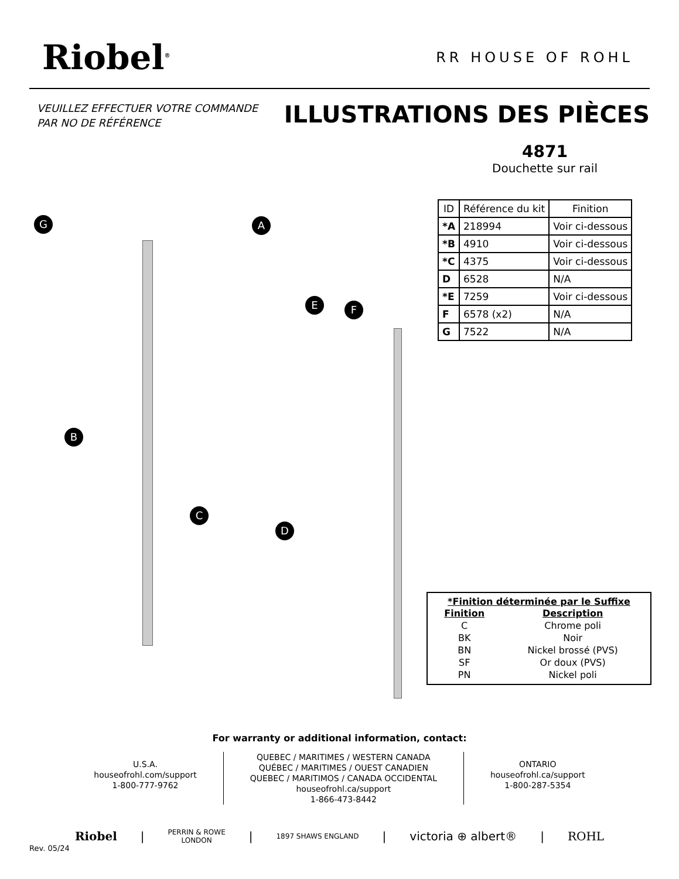Riobel<sup>®</sup>
RR HOUSE OF ROHL
VEUILLEZ EFFECTUER VOTRE COMMANDE
PAR NO DE RÉFÉRENCE
ILLUSTRATIONS DES PIÈCES
4871
Douchette sur rail
| ID | Référence du kit | Finition |
| --- | --- | --- |
| *A | 218994 | Voir ci-dessous |
| *B | 4910 | Voir ci-dessous |
| *C | 4375 | Voir ci-dessous |
| D | 6528 | N/A |
| *E | 7259 | Voir ci-dessous |
| F | 6578 (x2) | N/A |
| G | 7522 | N/A |
G A
B
C
D
E F
*Finition déterminée par le Suffixe
| Finition | Description |
| --- | --- |
| C | Chrome poli |
| BK | Noir |
| BN | Nickel brossé (PVS) |
| SF | Or doux (PVS) |
| PN | Nickel poli |
For warranty or additional information, contact:
U.S.A.
houseofrohl.com/support
1-800-777-9762
QUEBEC / MARITIMES / WESTERN CANADA
QUÉBEC / MARITIMES / OUEST CANADIEN
QUEBEC / MARITIMOS / CANADA OCCIDENTAL
houseofrohl.ca/support
1-866-473-8442
ONTARIO
houseofrohl.ca/support
1-800-287-5354
Riobel | PERRIN & ROWE
LONDON | 1897 SHAWS ENGLAND | victoria ⊕ albert® | ROHL
Rev. 05/24